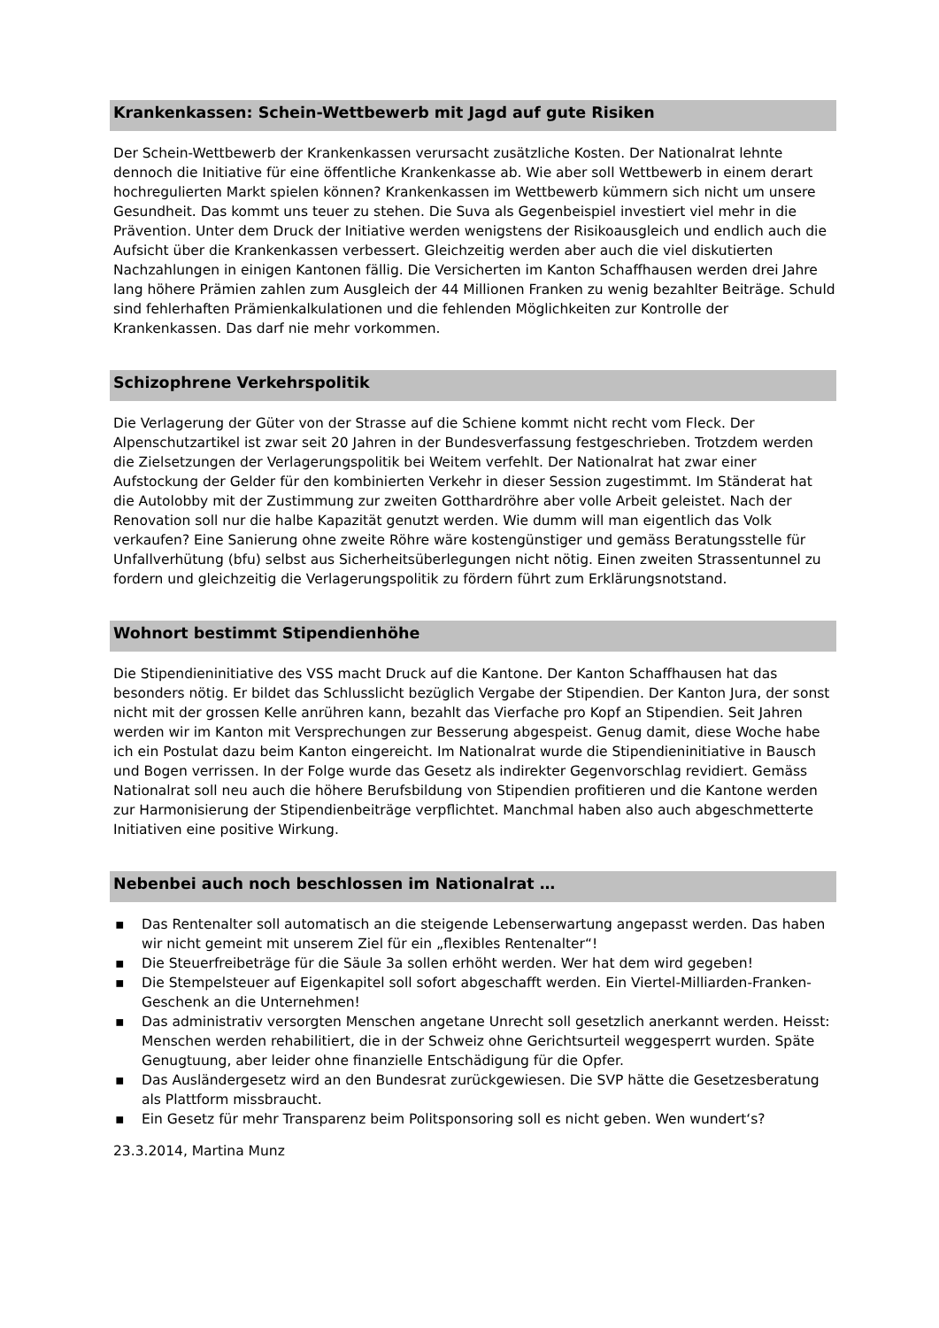Krankenkassen: Schein-Wettbewerb mit Jagd auf gute Risiken
Der Schein-Wettbewerb der Krankenkassen verursacht zusätzliche Kosten. Der Nationalrat lehnte dennoch die Initiative für eine öffentliche Krankenkasse ab. Wie aber soll Wettbewerb in einem derart hochregulierten Markt spielen können? Krankenkassen im Wettbewerb kümmern sich nicht um unsere Gesundheit. Das kommt uns teuer zu stehen. Die Suva als Gegenbeispiel investiert viel mehr in die Prävention. Unter dem Druck der Initiative werden wenigstens der Risikoausgleich und endlich auch die Aufsicht über die Krankenkassen verbessert. Gleichzeitig werden aber auch die viel diskutierten Nachzahlungen in einigen Kantonen fällig. Die Versicherten im Kanton Schaffhausen werden drei Jahre lang höhere Prämien zahlen zum Ausgleich der 44 Millionen Franken zu wenig bezahlter Beiträge. Schuld sind fehlerhaften Prämienkalkulationen und die fehlenden Möglichkeiten zur Kontrolle der Krankenkassen. Das darf nie mehr vorkommen.
Schizophrene Verkehrspolitik
Die Verlagerung der Güter von der Strasse auf die Schiene kommt nicht recht vom Fleck. Der Alpenschutzartikel ist zwar seit 20 Jahren in der Bundesverfassung festgeschrieben. Trotzdem werden die Zielsetzungen der Verlagerungspolitik bei Weitem verfehlt. Der Nationalrat hat zwar einer Aufstockung der Gelder für den kombinierten Verkehr in dieser Session zugestimmt. Im Ständerat hat die Autolobby mit der Zustimmung zur zweiten Gotthardröhre aber volle Arbeit geleistet. Nach der Renovation soll nur die halbe Kapazität genutzt werden. Wie dumm will man eigentlich das Volk verkaufen? Eine Sanierung ohne zweite Röhre wäre kostengünstiger und gemäss Beratungsstelle für Unfallverhütung (bfu) selbst aus Sicherheitsüberlegungen nicht nötig. Einen zweiten Strassentunnel zu fordern und gleichzeitig die Verlagerungspolitik zu fördern führt zum Erklärungsnotstand.
Wohnort bestimmt Stipendienhöhe
Die Stipendieninitiative des VSS macht Druck auf die Kantone. Der Kanton Schaffhausen hat das besonders nötig. Er bildet das Schlusslicht bezüglich Vergabe der Stipendien. Der Kanton Jura, der sonst nicht mit der grossen Kelle anrühren kann, bezahlt das Vierfache pro Kopf an Stipendien. Seit Jahren werden wir im Kanton mit Versprechungen zur Besserung abgespeist. Genug damit, diese Woche habe ich ein Postulat dazu beim Kanton eingereicht. Im Nationalrat wurde die Stipendieninitiative in Bausch und Bogen verrissen. In der Folge wurde das Gesetz als indirekter Gegenvorschlag revidiert. Gemäss Nationalrat soll neu auch die höhere Berufsbildung von Stipendien profitieren und die Kantone werden zur Harmonisierung der Stipendienbeiträge verpflichtet. Manchmal haben also auch abgeschmetterte Initiativen eine positive Wirkung.
Nebenbei auch noch beschlossen im Nationalrat …
▪ Das Rentenalter soll automatisch an die steigende Lebenserwartung angepasst werden. Das haben wir nicht gemeint mit unserem Ziel für ein „flexibles Rentenalter“!
▪ Die Steuerfreibeträge für die Säule 3a sollen erhöht werden. Wer hat dem wird gegeben!
▪ Die Stempelsteuer auf Eigenkapitel soll sofort abgeschafft werden. Ein Viertel-Milliarden-Franken-Geschenk an die Unternehmen!
▪ Das administrativ versorgten Menschen angetane Unrecht soll gesetzlich anerkannt werden. Heisst: Menschen werden rehabilitiert, die in der Schweiz ohne Gerichtsurteil weggesperrt wurden. Späte Genugtuung, aber leider ohne finanzielle Entschädigung für die Opfer.
▪ Das Ausländergesetz wird an den Bundesrat zurückgewiesen. Die SVP hätte die Gesetzesberatung als Plattform missbraucht.
▪ Ein Gesetz für mehr Transparenz beim Politsponsoring soll es nicht geben. Wen wundert‘s?
23.3.2014, Martina Munz